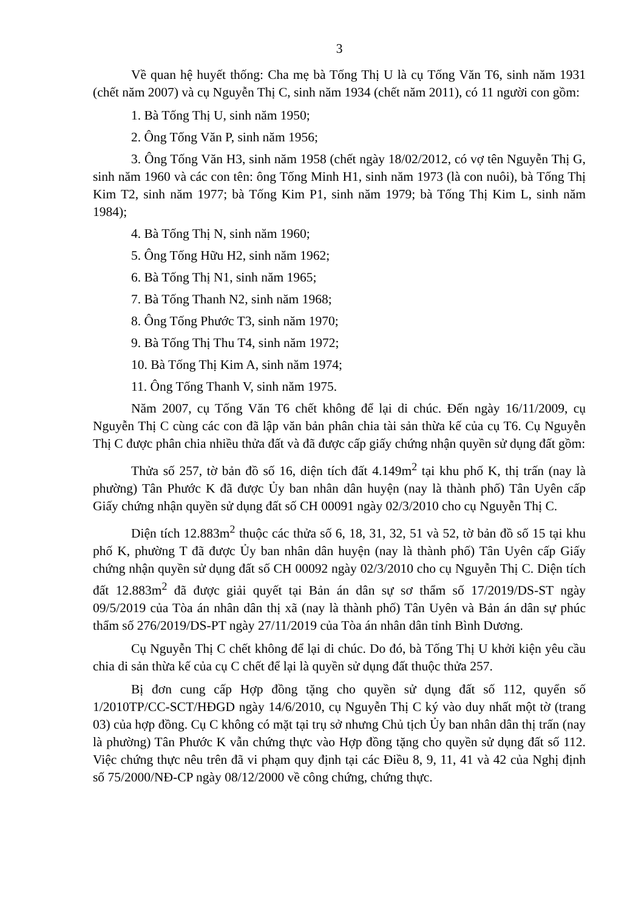3
Về quan hệ huyết thống: Cha mẹ bà Tống Thị U là cụ Tống Văn T6, sinh năm 1931 (chết năm 2007) và cụ Nguyễn Thị C, sinh năm 1934 (chết năm 2011), có 11 người con gồm:
1. Bà Tống Thị U, sinh năm 1950;
2. Ông Tống Văn P, sinh năm 1956;
3. Ông Tống Văn H3, sinh năm 1958 (chết ngày 18/02/2012, có vợ tên Nguyễn Thị G, sinh năm 1960 và các con tên: ông Tống Minh H1, sinh năm 1973 (là con nuôi), bà Tống Thị Kim T2, sinh năm 1977; bà Tống Kim P1, sinh năm 1979; bà Tống Thị Kim L, sinh năm 1984);
4. Bà Tống Thị N, sinh năm 1960;
5. Ông Tống Hữu H2, sinh năm 1962;
6. Bà Tống Thị N1, sinh năm 1965;
7. Bà Tống Thanh N2, sinh năm 1968;
8. Ông Tống Phước T3, sinh năm 1970;
9. Bà Tống Thị Thu T4, sinh năm 1972;
10. Bà Tống Thị Kim A, sinh năm 1974;
11. Ông Tống Thanh V, sinh năm 1975.
Năm 2007, cụ Tống Văn T6 chết không để lại di chúc. Đến ngày 16/11/2009, cụ Nguyễn Thị C cùng các con đã lập văn bản phân chia tài sản thừa kế của cụ T6. Cụ Nguyễn Thị C được phân chia nhiều thửa đất và đã được cấp giấy chứng nhận quyền sử dụng đất gồm:
Thửa số 257, tờ bản đồ số 16, diện tích đất 4.149m<sup>2</sup> tại khu phố K, thị trấn (nay là phường) Tân Phước K đã được Ủy ban nhân dân huyện (nay là thành phố) Tân Uyên cấp Giấy chứng nhận quyền sử dụng đất số CH 00091 ngày 02/3/2010 cho cụ Nguyễn Thị C.
Diện tích 12.883m<sup>2</sup> thuộc các thửa số 6, 18, 31, 32, 51 và 52, tờ bản đồ số 15 tại khu phố K, phường T đã được Ủy ban nhân dân huyện (nay là thành phố) Tân Uyên cấp Giấy chứng nhận quyền sử dụng đất số CH 00092 ngày 02/3/2010 cho cụ Nguyễn Thị C. Diện tích đất 12.883m<sup>2</sup> đã được giải quyết tại Bản án dân sự sơ thẩm số 17/2019/DS-ST ngày 09/5/2019 của Tòa án nhân dân thị xã (nay là thành phố) Tân Uyên và Bản án dân sự phúc thẩm số 276/2019/DS-PT ngày 27/11/2019 của Tòa án nhân dân tỉnh Bình Dương.
Cụ Nguyễn Thị C chết không để lại di chúc. Do đó, bà Tống Thị U khởi kiện yêu cầu chia di sản thừa kế của cụ C chết để lại là quyền sử dụng đất thuộc thửa 257.
Bị đơn cung cấp Hợp đồng tặng cho quyền sử dụng đất số 112, quyển số 1/2010TP/CC-SCT/HĐGD ngày 14/6/2010, cụ Nguyễn Thị C ký vào duy nhất một tờ (trang 03) của hợp đồng. Cụ C không có mặt tại trụ sở nhưng Chủ tịch Ủy ban nhân dân thị trấn (nay là phường) Tân Phước K vẫn chứng thực vào Hợp đồng tặng cho quyền sử dụng đất số 112. Việc chứng thực nêu trên đã vi phạm quy định tại các Điều 8, 9, 11, 41 và 42 của Nghị định số 75/2000/NĐ-CP ngày 08/12/2000 về công chứng, chứng thực.